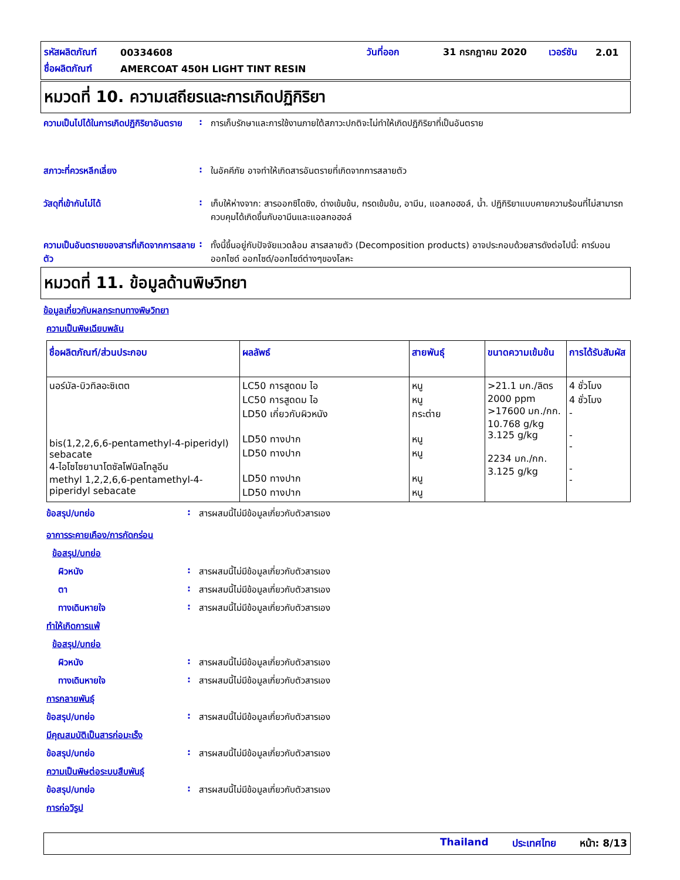รหัสผลิตภัณฑ์ 00334608 วันที่ออก 31 กรกฎาคม 2020 เวอร์ชัน 2.01
ชื่อผลิตภัณฑ์ AMERCOAT 450H LIGHT TINT RESIN
หมวดที่ 10. ความเสถียรและการเกิดปฏิกิริยา
ความเป็นไปได้ในการเกิดปฏิกิริยาอันตราย: การเก็บรักษาและการใช้งานภายใต้สภาวะปกติจะไม่ทำให้เกิดปฏิกิริยาที่เป็นอันตราย
สภาวะที่ควรหลีกเลี่ยง: ในอัคคีภัย อาจทำให้เกิดสารอันตรายที่เกิดจากการสลายตัว
วัสดุที่เข้ากันไม่ได้: เก็บให้ห่างจาก: สารออกซิไดซิง, ด่างเข้มข้น, กรดเข้มข้น, อามีน, แอลกอฮอล์, น้ำ. ปฏิกิริยาแบบคายความร้อนที่ไม่สามารถควบคุมได้เกิดขึ้นกับอามีนและแอลกอฮอล์
ความเป็นอันตรายของสารที่เกิดจากการสลายตัว: ทั้งนี้ขึ้นอยู่กับปัจจัยแวดล้อม สารสลายตัว (Decomposition products) อาจประกอบด้วยสารดังต่อไปนี้: คาร์บอนออกไซด์ ออกไซด์/ออกไซด์ต่างๆของโลหะ
หมวดที่ 11. ข้อมูลด้านพิษวิทยา
ข้อมูลเกี่ยวกับผลกระทบทางพิษวิทยา
ความเป็นพิษเฉียบพลัน
| ชื่อผลิตภัณฑ์/ส่วนประกอบ | ผลลัพธ์ | สายพันธุ์ | ขนาดความเข้มข้น | การได้รับสัมผัส |
| --- | --- | --- | --- | --- |
| นอร์มัล-บิวทิลอะซิเตต bis(1,2,2,6,6-pentamethyl-4-piperidyl) sebacate 4-ไอโซไซยานาโตซัลโฟนิลโทลูอีน methyl 1,2,2,6,6-pentamethyl-4-piperidyl sebacate | LC50 การสูดดม ไอ LC50 การสูดดม ไอ LD50 เกี่ยวกับผิวหนัง LD50 ทางปาก LD50 ทางปาก LD50 ทางปาก LD50 ทางปาก | หนู หนู กระต่าย หนู หนู หนู หนู | >21.1 มก./ลิตร 2000 ppm >17600 มก./กก. 10.768 g/kg 3.125 g/kg 2234 มก./กก. 3.125 g/kg | 4 ชั่วโมง 4 ชั่วโมง - - - - - |
ข้อสรุป/บทย่อ: สารผสมนี้ไม่มีข้อมูลเกี่ยวกับตัวสารเอง
อาการระคายเคือง/การกัดกร่อน
ข้อสรุป/บทย่อ
ผิวหนัง: สารผสมนี้ไม่มีข้อมูลเกี่ยวกับตัวสารเอง
ตา: สารผสมนี้ไม่มีข้อมูลเกี่ยวกับตัวสารเอง
ทางเดินหายใจ: สารผสมนี้ไม่มีข้อมูลเกี่ยวกับตัวสารเอง
ทำให้เกิดการแพ้
ข้อสรุป/บทย่อ
ผิวหนัง: สารผสมนี้ไม่มีข้อมูลเกี่ยวกับตัวสารเอง
ทางเดินหายใจ: สารผสมนี้ไม่มีข้อมูลเกี่ยวกับตัวสารเอง
การกลายพันธุ์
ข้อสรุป/บทย่อ: สารผสมนี้ไม่มีข้อมูลเกี่ยวกับตัวสารเอง
มีคุณสมบัติเป็นสารก่อมะเร็ง
ข้อสรุป/บทย่อ: สารผสมนี้ไม่มีข้อมูลเกี่ยวกับตัวสารเอง
ความเป็นพิษต่อระบบสืบพันธุ์
ข้อสรุป/บทย่อ: สารผสมนี้ไม่มีข้อมูลเกี่ยวกับตัวสารเอง
การก่อวิรูป
Thailand ประเทศไทย หน้า: 8/13